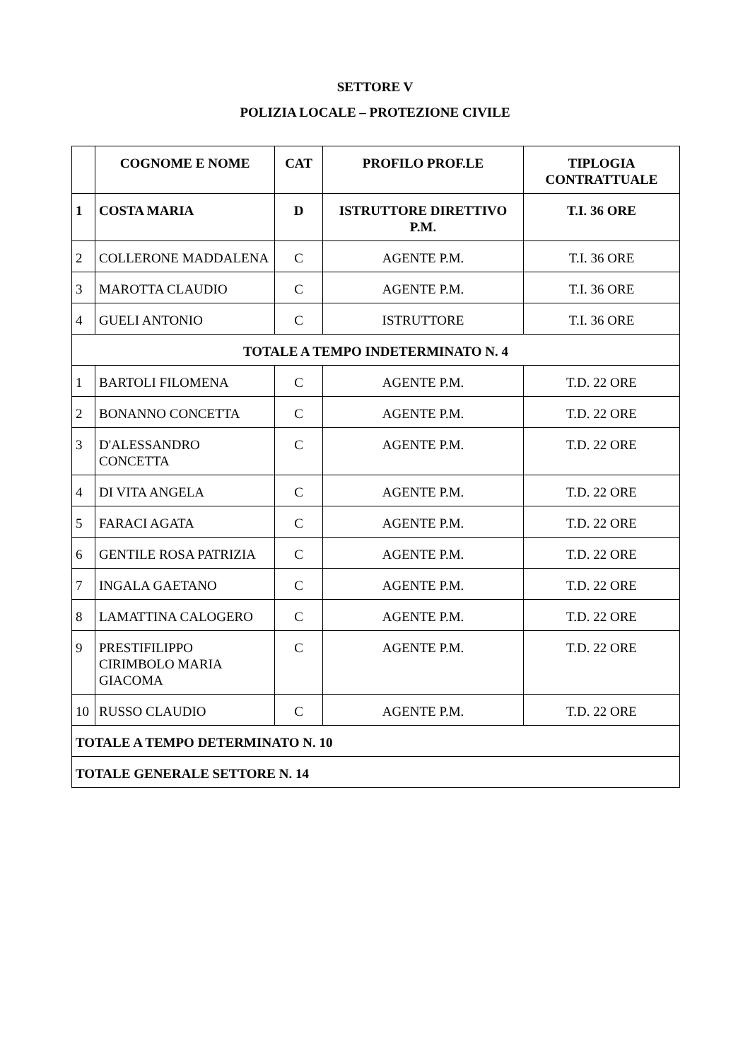SETTORE V
POLIZIA LOCALE – PROTEZIONE CIVILE
| | COGNOME E NOME | CAT | PROFILO PROF.LE | TIPLOGIA CONTRATTUALE |
| --- | --- | --- | --- | --- |
| 1 | COSTA MARIA | D | ISTRUTTORE DIRETTIVO P.M. | T.I. 36 ORE |
| 2 | COLLERONE MADDALENA | C | AGENTE P.M. | T.I. 36 ORE |
| 3 | MAROTTA CLAUDIO | C | AGENTE P.M. | T.I. 36 ORE |
| 4 | GUELI ANTONIO | C | ISTRUTTORE | T.I. 36 ORE |
| TOTALE A TEMPO INDETERMINATO N. 4 | | | | |
| 1 | BARTOLI FILOMENA | C | AGENTE P.M. | T.D. 22 ORE |
| 2 | BONANNO CONCETTA | C | AGENTE P.M. | T.D. 22 ORE |
| 3 | D'ALESSANDRO CONCETTA | C | AGENTE P.M. | T.D. 22 ORE |
| 4 | DI VITA ANGELA | C | AGENTE P.M. | T.D. 22 ORE |
| 5 | FARACI AGATA | C | AGENTE P.M. | T.D. 22 ORE |
| 6 | GENTILE ROSA PATRIZIA | C | AGENTE P.M. | T.D. 22 ORE |
| 7 | INGALA GAETANO | C | AGENTE P.M. | T.D. 22 ORE |
| 8 | LAMATTINA CALOGERO | C | AGENTE P.M. | T.D. 22 ORE |
| 9 | PRESTIFILIPPO CIRIMBOLO MARIA GIACOMA | C | AGENTE P.M. | T.D. 22 ORE |
| 10 | RUSSO CLAUDIO | C | AGENTE P.M. | T.D. 22 ORE |
| TOTALE A TEMPO DETERMINATO N. 10 | | | | |
| TOTALE GENERALE SETTORE N. 14 | | | | |